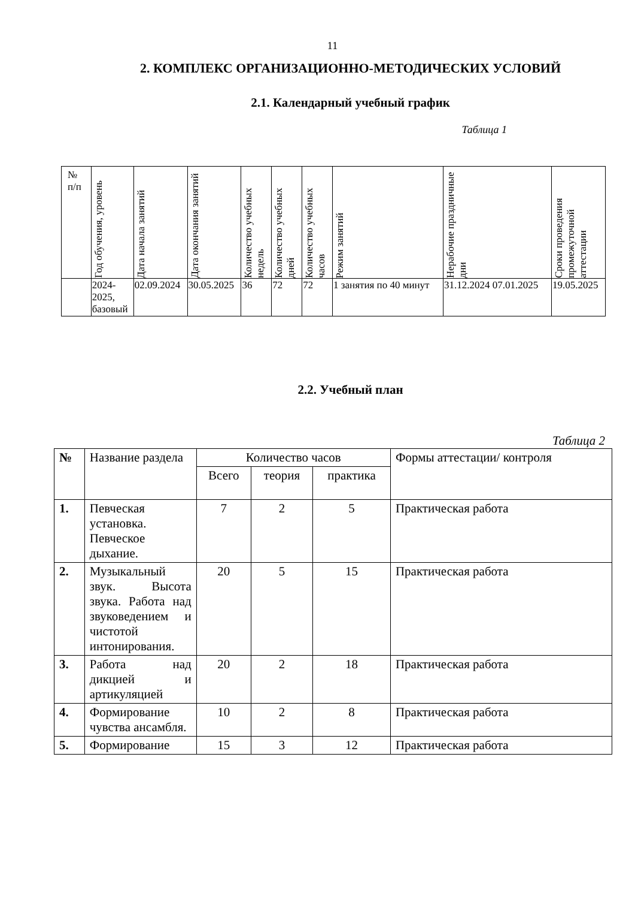11
2. КОМПЛЕКС ОРГАНИЗАЦИОННО-МЕТОДИЧЕСКИХ УСЛОВИЙ
2.1. Календарный учебный график
Таблица 1
| № п/п | Год обучения, уровень | Дата начала занятий | Дата окончания занятий | Количество учебных недель | Количество учебных дней | Количество учебных часов | Режим занятий | Нерабочие праздничные дни | Сроки проведения промежуточной аттестации |
| --- | --- | --- | --- | --- | --- | --- | --- | --- | --- |
| | 2024- 2025, базовый | 02.09.2024 | 30.05.2025 | 36 | 72 | 72 | 1 занятия по 40 минут | 31.12.2024 07.01.2025 | 19.05.2025 |
2.2. Учебный план
Таблица 2
| № | Название раздела | Количество часов | | | Формы аттестации/ контроля |
| | | Всего | теория | практика | |
| 1. | Певческая установка. Певческое дыхание. | 7 | 2 | 5 | Практическая работа |
| 2. | Музыкальный звук. Высота звука. Работа над звуковедением и чистотой интонирования. | 20 | 5 | 15 | Практическая работа |
| 3. | Работа над дикцией и артикуляцией | 20 | 2 | 18 | Практическая работа |
| 4. | Формирование чувства ансамбля. | 10 | 2 | 8 | Практическая работа |
| 5. | Формирование | 15 | 3 | 12 | Практическая работа |